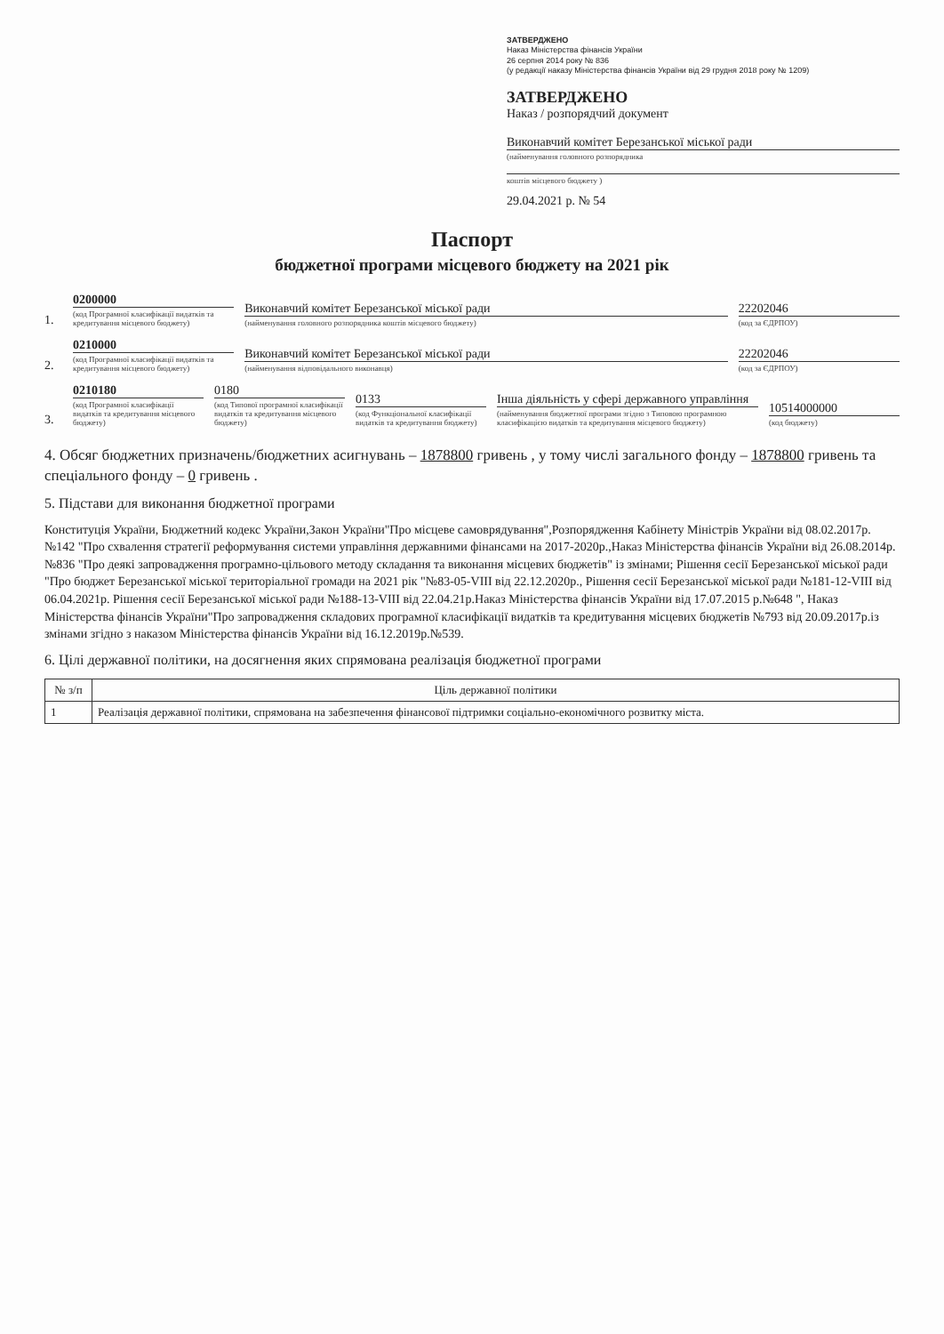ЗАТВЕРДЖЕНО
Наказ Міністерства фінансів України
26 серпня 2014 року № 836
(у редакції наказу Міністерства фінансів України від 29 грудня 2018 року № 1209)
ЗАТВЕРДЖЕНО
Наказ / розпорядчий документ
Виконавчий комітет Березанської міської ради
(найменування головного розпорядника
коштів місцевого бюджету )
29.04.2021 р. № 54
Паспорт
бюджетної програми місцевого бюджету на 2021 рік
1.
0200000
(код Програмної класифікації видатків та кредитування місцевого бюджету)
Виконавчий комітет Березанської міської ради
(найменування головного розпорядника коштів місцевого бюджету)
22202046
(код за ЄДРПОУ)
2.
0210000
(код Програмної класифікації видатків та кредитування місцевого бюджету)
Виконавчий комітет Березанської міської ради
(найменування відповідального виконавця)
22202046
(код за ЄДРПОУ)
3.
0210180
(код Програмної класифікації видатків та кредитування місцевого бюджету)
0180
(код Типової програмної класифікації видатків та кредитування місцевого бюджету)
0133
(код Функціональної класифікації видатків та кредитування бюджету)
Інша діяльність у сфері державного управління
(найменування бюджетної програми згідно з Типовою програмною класифікацією видатків та кредитування місцевого бюджету)
10514000000
(код бюджету)
4. Обсяг бюджетних призначень/бюджетних асигнувань – 1878800 гривень , у тому числі загального фонду – 1878800 гривень та спеціального фонду – 0 гривень .
5. Підстави для виконання бюджетної програми
Конституція України, Бюджетний кодекс України,Закон України"Про місцеве самоврядування",Розпорядження Кабінету Міністрів України від 08.02.2017р. №142 "Про схвалення стратегії реформування системи управління державними фінансами на 2017-2020р.,Наказ Міністерства фінансів України від 26.08.2014р.№836 "Про деякі запровадження програмно-цільового методу складання та виконання місцевих бюджетів" із змінами; Рішення сесії Березанської міської ради "Про бюджет Березанської міської територіальної громади на 2021 рік "№83-05-VIII від 22.12.2020р., Рішення сесії Березанської міської ради №181-12-VIII від 06.04.2021р. Рішення сесії Березанської міської ради №188-13-VIII від 22.04.21р.Наказ Міністерства фінансів України від 17.07.2015 р.№648 ", Наказ Міністерства фінансів України"Про запровадження складових програмної класифікації видатків та кредитування місцевих бюджетів №793 від 20.09.2017р.із змінами згідно з наказом Міністерства фінансів України від 16.12.2019р.№539.
6. Цілі державної політики, на досягнення яких спрямована реалізація бюджетної програми
| № з/п | Ціль державної політики |
| --- | --- |
| 1 | Реалізація державної політики, спрямована на забезпечення фінансової підтримки соціально-економічного розвитку міста. |